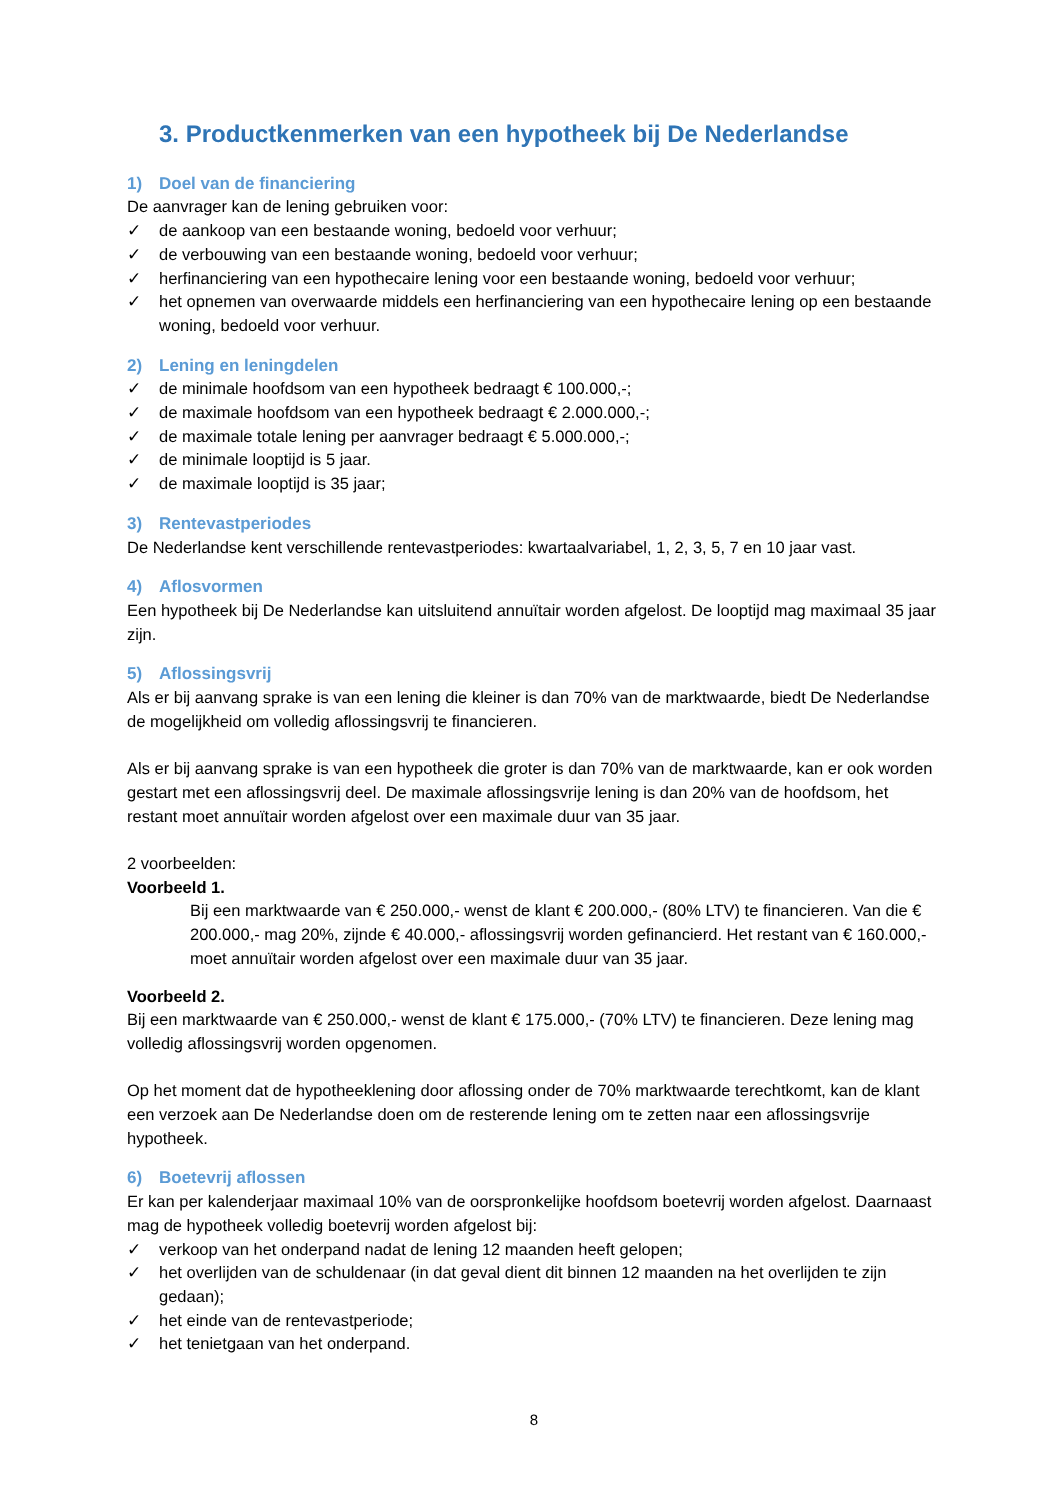3. Productkenmerken van een hypotheek bij De Nederlandse
1) Doel van de financiering
De aanvrager kan de lening gebruiken voor:
✓ de aankoop van een bestaande woning, bedoeld voor verhuur;
✓ de verbouwing van een bestaande woning, bedoeld voor verhuur;
✓ herfinanciering van een hypothecaire lening voor een bestaande woning, bedoeld voor verhuur;
✓ het opnemen van overwaarde middels een herfinanciering van een hypothecaire lening op een bestaande woning, bedoeld voor verhuur.
2) Lening en leningdelen
✓ de minimale hoofdsom van een hypotheek bedraagt € 100.000,-;
✓ de maximale hoofdsom van een hypotheek bedraagt € 2.000.000,-;
✓ de maximale totale lening per aanvrager bedraagt € 5.000.000,-;
✓ de minimale looptijd is 5 jaar.
✓ de maximale looptijd is 35 jaar;
3) Rentevastperiodes
De Nederlandse kent verschillende rentevastperiodes: kwartaalvariabel, 1, 2, 3, 5, 7 en 10 jaar vast.
4) Aflosvormen
Een hypotheek bij De Nederlandse kan uitsluitend annuïtair worden afgelost. De looptijd mag maximaal 35 jaar zijn.
5) Aflossingsvrij
Als er bij aanvang sprake is van een lening die kleiner is dan 70% van de marktwaarde, biedt De Nederlandse de mogelijkheid om volledig aflossingsvrij te financieren.
Als er bij aanvang sprake is van een hypotheek die groter is dan 70% van de marktwaarde, kan er ook worden gestart met een aflossingsvrij deel. De maximale aflossingsvrije lening is dan 20% van de hoofdsom, het restant moet annuïtair worden afgelost over een maximale duur van 35 jaar.
2 voorbeelden:
Voorbeeld 1.
Bij een marktwaarde van € 250.000,- wenst de klant € 200.000,- (80% LTV) te financieren. Van die € 200.000,- mag 20%, zijnde € 40.000,- aflossingsvrij worden gefinancierd. Het restant van € 160.000,- moet annuïtair worden afgelost over een maximale duur van 35 jaar.
Voorbeeld 2.
Bij een marktwaarde van € 250.000,- wenst de klant € 175.000,- (70% LTV) te financieren. Deze lening mag volledig aflossingsvrij worden opgenomen.
Op het moment dat de hypotheeklening door aflossing onder de 70% marktwaarde terechtkomt, kan de klant een verzoek aan De Nederlandse doen om de resterende lening om te zetten naar een aflossingsvrije hypotheek.
6) Boetevrij aflossen
Er kan per kalenderjaar maximaal 10% van de oorspronkelijke hoofdsom boetevrij worden afgelost. Daarnaast mag de hypotheek volledig boetevrij worden afgelost bij:
✓ verkoop van het onderpand nadat de lening 12 maanden heeft gelopen;
✓ het overlijden van de schuldenaar (in dat geval dient dit binnen 12 maanden na het overlijden te zijn gedaan);
✓ het einde van de rentevastperiode;
✓ het tenietgaan van het onderpand.
8